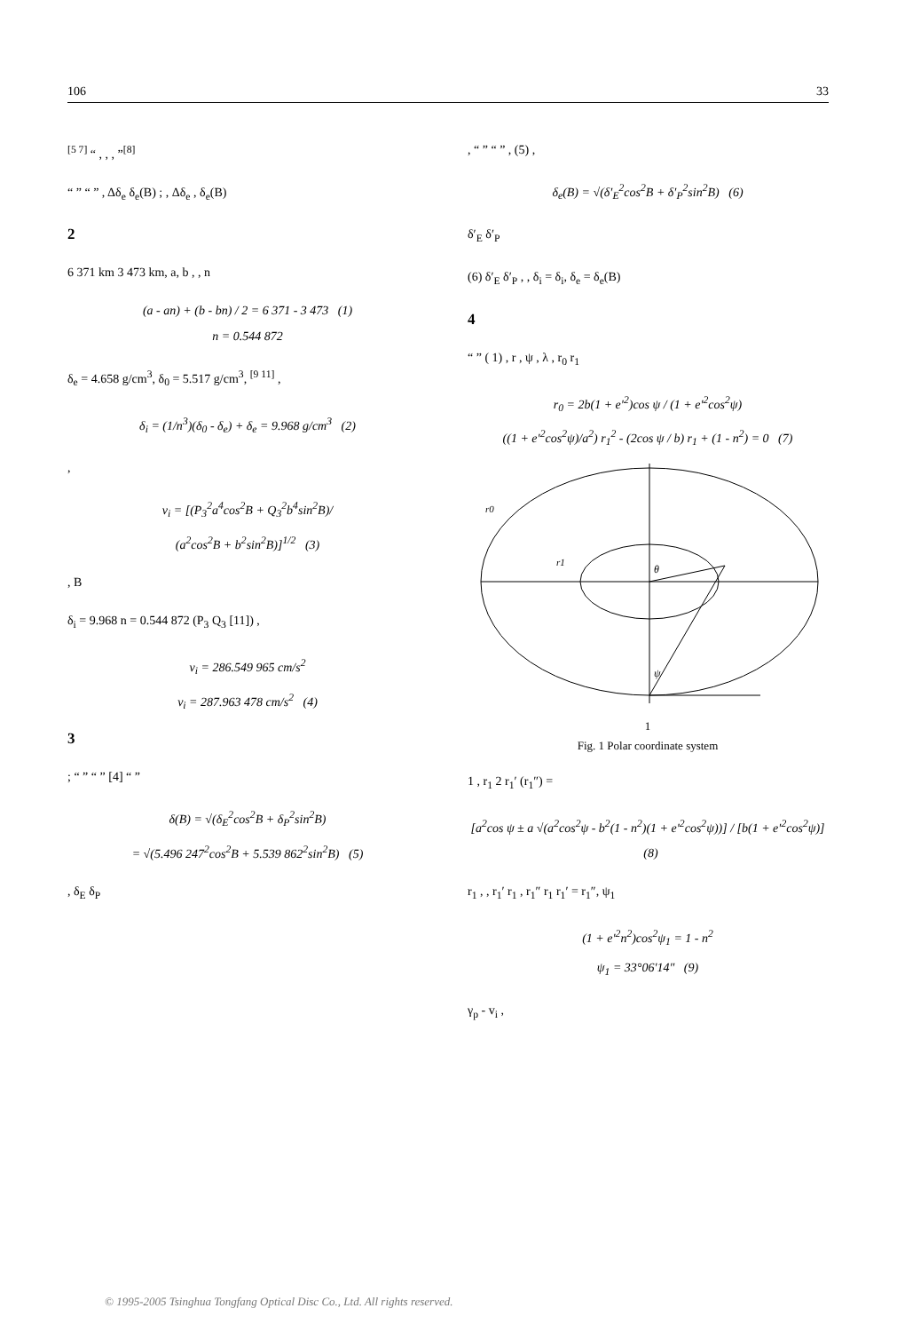106 33
<sup>[5 7]</sup> “ , , , ”<sup>[8]</sup>
“ ” “ ” , Δδ<sub>e</sub> δ<sub>e</sub>(B) ; , Δδ<sub>e</sub> , δ<sub>e</sub>(B)
2
6 371 km 3 473 km, a, b , , n
(a - an) + (b - bn) / 2 = 6 371 - 3 473 (1)
n = 0.544 872
δ<sub>e</sub> = 4.658 g/cm<sup>3</sup>, δ<sub>0</sub> = 5.517 g/cm<sup>3</sup>, <sup>[9 11]</sup> ,
δ<sub>i</sub> = (1/n<sup>3</sup>)(δ<sub>0</sub> - δ<sub>e</sub>) + δ<sub>e</sub> = 9.968 g/cm<sup>3</sup> (2)
,
v<sub>i</sub> = [(P<sub>3</sub><sup>2</sup>a<sup>4</sup>cos<sup>2</sup>B + Q<sub>3</sub><sup>2</sup>b<sup>4</sup>sin<sup>2</sup>B)/
(a<sup>2</sup>cos<sup>2</sup>B + b<sup>2</sup>sin<sup>2</sup>B)]<sup>1/2</sup> (3)
, B
δ<sub>i</sub> = 9.968 n = 0.544 872 (P<sub>3</sub> Q<sub>3</sub> [11]) ,
v<sub>i</sub> = 286.549 965 cm/s<sup>2</sup>
v<sub>i</sub> = 287.963 478 cm/s<sup>2</sup> (4)
3
; “ ” “ ” [4] “ ”
δ(B) = √(δ<sub>E</sub><sup>2</sup>cos<sup>2</sup>B + δ<sub>P</sub><sup>2</sup>sin<sup>2</sup>B)
= √(5.496 247<sup>2</sup>cos<sup>2</sup>B + 5.539 862<sup>2</sup>sin<sup>2</sup>B) (5)
, δ<sub>E</sub> δ<sub>P</sub>
, “ ” “ ” , (5) ,
δ<sub>e</sub>(B) = √(δ′<sub>E</sub><sup>2</sup>cos<sup>2</sup>B + δ′<sub>P</sub><sup>2</sup>sin<sup>2</sup>B) (6)
δ′<sub>E</sub> δ′<sub>P</sub>
(6) δ′<sub>E</sub> δ′<sub>P</sub> , , δ<sub>i</sub> = δ<sub>i</sub>, δ<sub>e</sub> = δ<sub>e</sub>(B)
4
“ ” ( 1) , r , ψ , λ , r<sub>0</sub> r<sub>1</sub>
r<sub>0</sub> = 2b(1 + e′<sup>2</sup>)cos ψ / (1 + e′<sup>2</sup>cos<sup>2</sup>ψ)
((1 + e′<sup>2</sup>cos<sup>2</sup>ψ)/a<sup>2</sup>) r<sub>1</sub><sup>2</sup> - (2cos ψ / b) r<sub>1</sub> + (1 - n<sup>2</sup>) = 0 (7)
r0
r1
θ
ψ
1
Fig. 1 Polar coordinate system
1 , r<sub>1</sub> 2 r<sub>1</sub>′ (r<sub>1</sub>″) =
[a<sup>2</sup>cos ψ ± a √(a<sup>2</sup>cos<sup>2</sup>ψ - b<sup>2</sup>(1 - n<sup>2</sup>)(1 + e′<sup>2</sup>cos<sup>2</sup>ψ))] / [b(1 + e′<sup>2</sup>cos<sup>2</sup>ψ)] (8)
r<sub>1</sub> , , r<sub>1</sub>′ r<sub>1</sub> , r<sub>1</sub>″ r<sub>1</sub> r<sub>1</sub>′ = r<sub>1</sub>″, ψ<sub>1</sub>
(1 + e′<sup>2</sup>n<sup>2</sup>)cos<sup>2</sup>ψ<sub>1</sub> = 1 - n<sup>2</sup>
ψ<sub>1</sub> = 33°06′14″ (9)
γ<sub>p</sub> - v<sub>i</sub> ,
© 1995-2005 Tsinghua Tongfang Optical Disc Co., Ltd. All rights reserved.